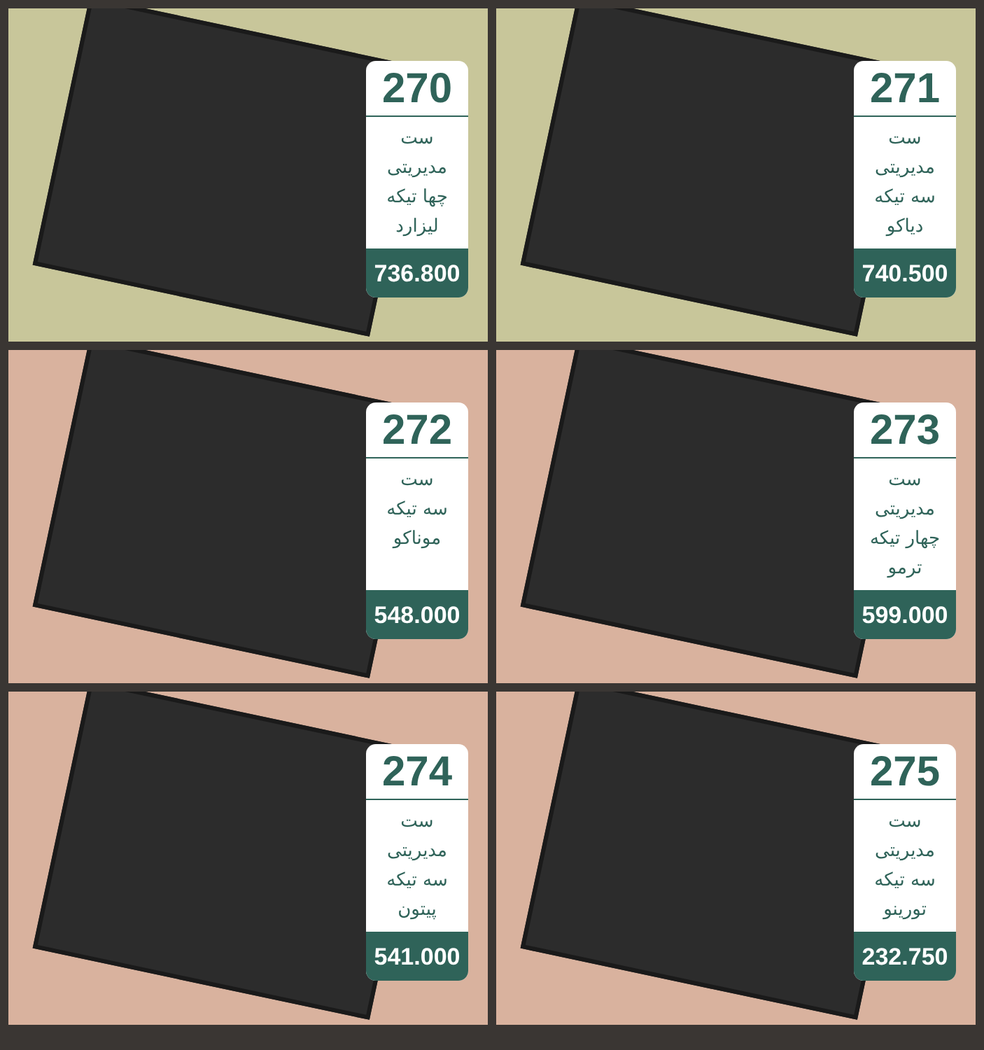270
ست
مدیریتی
چها تیکه
لیزارد
736.800
271
ست
مدیریتی
سه تیکه
دیاکو
740.500
272
ست
سه تیکه
موناکو
548.000
273
ست
مدیریتی
چهار تیکه
ترمو
599.000
274
ست
مدیریتی
سه تیکه
پیتون
541.000
275
ست
مدیریتی
سه تیکه
تورینو
232.750